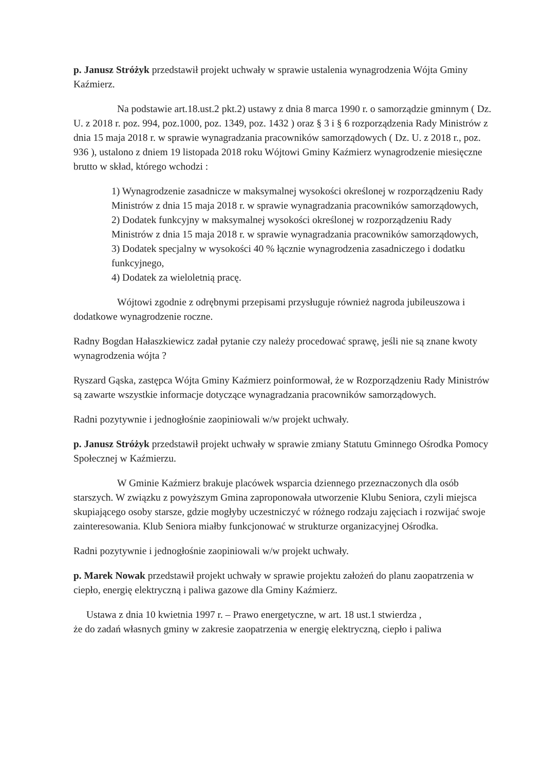p. Janusz Stróżyk przedstawił projekt uchwały w sprawie ustalenia wynagrodzenia Wójta Gminy Kaźmierz.
Na podstawie art.18.ust.2 pkt.2) ustawy z dnia 8 marca 1990 r. o samorządzie gminnym ( Dz. U. z 2018 r. poz. 994, poz.1000, poz. 1349, poz. 1432 ) oraz § 3 i § 6 rozporządzenia Rady Ministrów z dnia 15 maja 2018 r. w sprawie wynagradzania pracowników samorządowych ( Dz. U. z 2018 r., poz. 936 ), ustalono z dniem 19 listopada 2018 roku Wójtowi Gminy Kaźmierz wynagrodzenie miesięczne brutto w skład, którego wchodzi :
1) Wynagrodzenie zasadnicze w maksymalnej wysokości określonej w rozporządzeniu Rady Ministrów z dnia 15 maja 2018 r. w sprawie wynagradzania pracowników samorządowych,
2) Dodatek funkcyjny w maksymalnej wysokości określonej w rozporządzeniu Rady Ministrów z dnia 15 maja 2018 r. w sprawie wynagradzania pracowników samorządowych,
3) Dodatek specjalny w wysokości 40 % łącznie wynagrodzenia zasadniczego i dodatku funkcyjnego,
4) Dodatek za wieloletnią pracę.
Wójtowi zgodnie z odrębnymi przepisami przysługuje również nagroda jubileuszowa i dodatkowe wynagrodzenie roczne.
Radny Bogdan Hałaszkiewicz zadał pytanie czy należy procedować sprawę, jeśli nie są znane kwoty wynagrodzenia wójta ?
Ryszard Gąska, zastępca Wójta Gminy Kaźmierz poinformował, że w Rozporządzeniu Rady Ministrów są zawarte wszystkie informacje dotyczące wynagradzania pracowników samorządowych.
Radni pozytywnie i jednogłośnie zaopiniowali w/w projekt uchwały.
p. Janusz Stróżyk przedstawił projekt uchwały w sprawie zmiany Statutu Gminnego Ośrodka Pomocy Społecznej w Kaźmierzu.
W Gminie Kaźmierz brakuje placówek wsparcia dziennego przeznaczonych dla osób starszych. W związku z powyższym Gmina zaproponowała utworzenie Klubu Seniora, czyli miejsca skupiającego osoby starsze, gdzie mogłyby uczestniczyć w różnego rodzaju zajęciach i rozwijać swoje zainteresowania. Klub Seniora miałby funkcjonować w strukturze organizacyjnej Ośrodka.
Radni pozytywnie i jednogłośnie zaopiniowali w/w projekt uchwały.
p. Marek Nowak przedstawił projekt uchwały w sprawie projektu założeń do planu zaopatrzenia w ciepło, energię elektryczną i paliwa gazowe dla Gminy Kaźmierz.
Ustawa z dnia 10 kwietnia 1997 r. – Prawo energetyczne, w art. 18 ust.1 stwierdza ,
że do zadań własnych gminy w zakresie zaopatrzenia w energię elektryczną, ciepło i paliwa